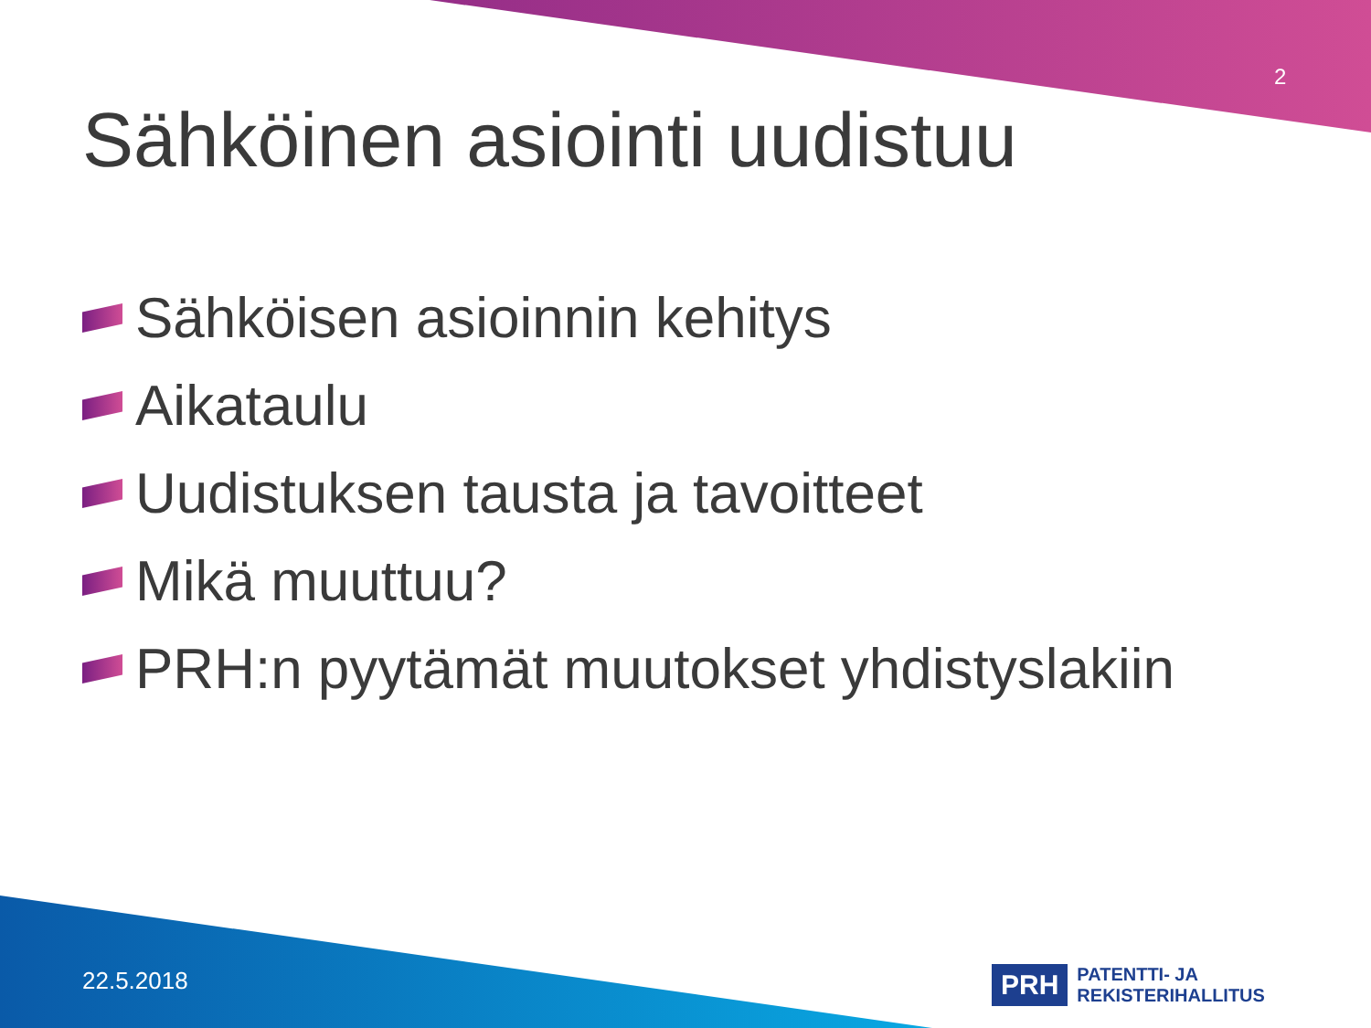2
Sähköinen asiointi uudistuu
Sähköisen asioinnin kehitys
Aikataulu
Uudistuksen tausta ja tavoitteet
Mikä muuttuu?
PRH:n pyytämät muutokset yhdistyslakiin
22.5.2018
PRH PATENTTI- JA REKISTERIHALLITUS